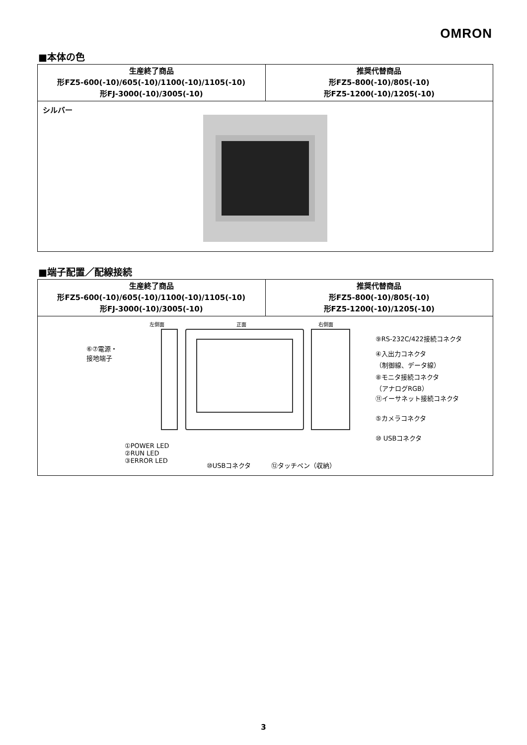OMRON
■本体の色
| 生産終了商品 形FZ5-600(-10)/605(-10)/1100(-10)/1105(-10) 形FJ-3000(-10)/3005(-10) | 推奨代替商品 形FZ5-800(-10)/805(-10) 形FZ5-1200(-10)/1205(-10) |
| --- | --- |
| シルバー | |
■端子配置／配線接続
| 生産終了商品 形FZ5-600(-10)/605(-10)/1100(-10)/1105(-10) 形FJ-3000(-10)/3005(-10) | 推奨代替商品 形FZ5-800(-10)/805(-10) 形FZ5-1200(-10)/1205(-10) |
| --- | --- |
| 左側面 正面 右側面 ⑥⑦電源・ 接地端子 ⑨RS-232C/422接続コネクタ ④入出力コネクタ （制御線、データ線） ⑧モニタ接続コネクタ （アナログRGB） ⑪イーサネット接続コネクタ ⑤カメラコネクタ ⑩ USBコネクタ ①POWER LED ②RUN LED ③ERROR LED ⑩USBコネクタ ⑫タッチペン（収納） | |
3